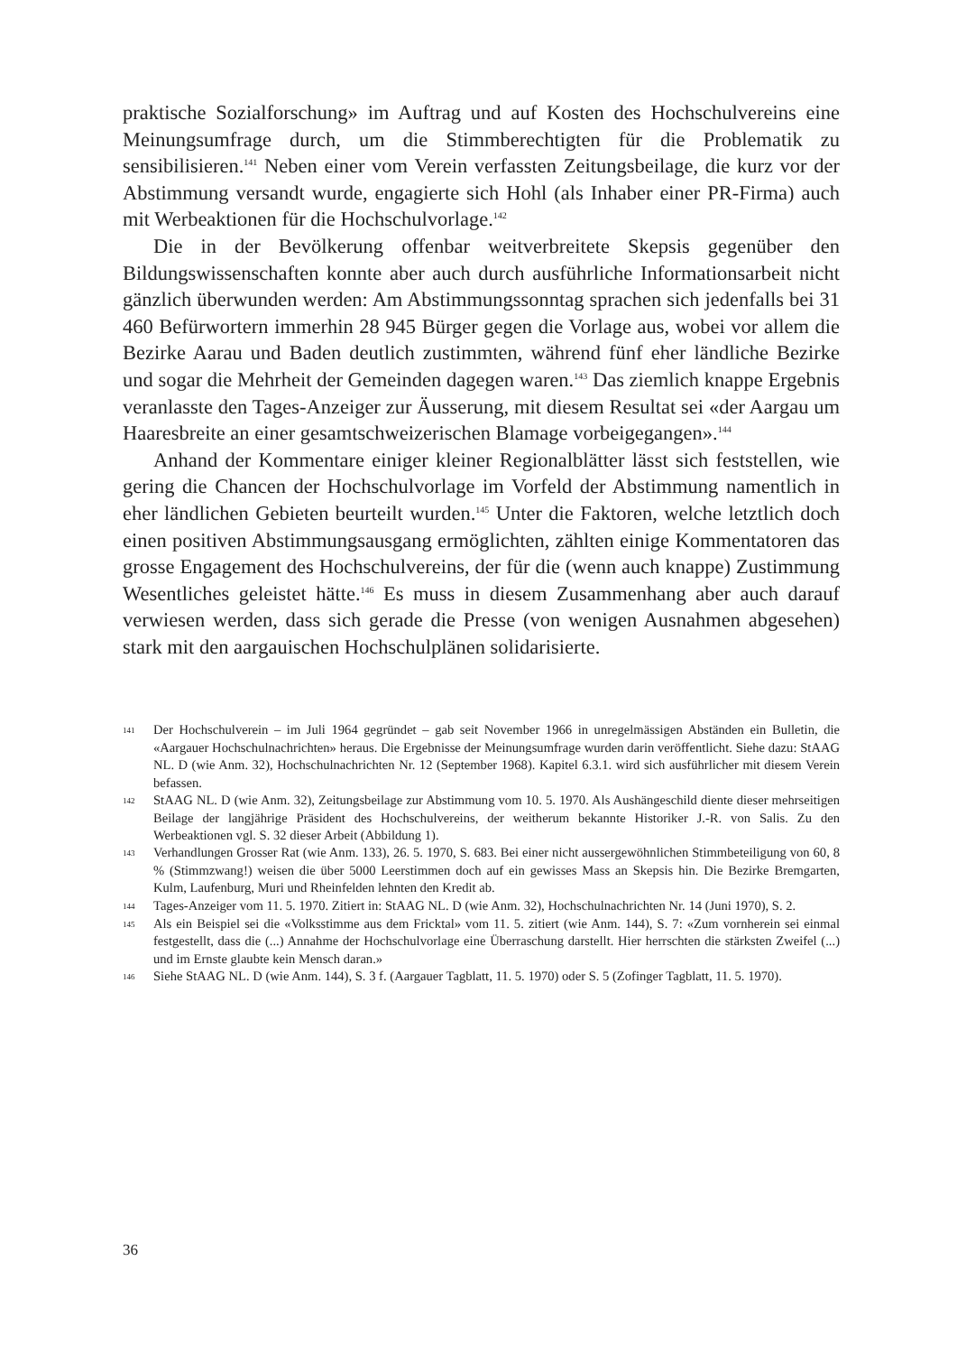praktische Sozialforschung» im Auftrag und auf Kosten des Hochschulvereins eine Meinungsumfrage durch, um die Stimmberechtigten für die Problematik zu sensibilisieren.<sup>141</sup> Neben einer vom Verein verfassten Zeitungsbeilage, die kurz vor der Abstimmung versandt wurde, engagierte sich Hohl (als Inhaber einer PR-Firma) auch mit Werbeaktionen für die Hochschulvorlage.<sup>142</sup>
Die in der Bevölkerung offenbar weitverbreitete Skepsis gegenüber den Bildungswissenschaften konnte aber auch durch ausführliche Informationsarbeit nicht gänzlich überwunden werden: Am Abstimmungssonntag sprachen sich jedenfalls bei 31 460 Befürwortern immerhin 28 945 Bürger gegen die Vorlage aus, wobei vor allem die Bezirke Aarau und Baden deutlich zustimmten, während fünf eher ländliche Bezirke und sogar die Mehrheit der Gemeinden dagegen waren.<sup>143</sup> Das ziemlich knappe Ergebnis veranlasste den Tages-Anzeiger zur Äusserung, mit diesem Resultat sei «der Aargau um Haaresbreite an einer gesamtschweizerischen Blamage vorbeigegangen».<sup>144</sup>
Anhand der Kommentare einiger kleiner Regionalblätter lässt sich feststellen, wie gering die Chancen der Hochschulvorlage im Vorfeld der Abstimmung namentlich in eher ländlichen Gebieten beurteilt wurden.<sup>145</sup> Unter die Faktoren, welche letztlich doch einen positiven Abstimmungsausgang ermöglichten, zählten einige Kommentatoren das grosse Engagement des Hochschulvereins, der für die (wenn auch knappe) Zustimmung Wesentliches geleistet hätte.<sup>146</sup> Es muss in diesem Zusammenhang aber auch darauf verwiesen werden, dass sich gerade die Presse (von wenigen Ausnahmen abgesehen) stark mit den aargauischen Hochschulplänen solidarisierte.
141 Der Hochschulverein – im Juli 1964 gegründet – gab seit November 1966 in unregelmässigen Abständen ein Bulletin, die «Aargauer Hochschulnachrichten» heraus. Die Ergebnisse der Meinungsumfrage wurden darin veröffentlicht. Siehe dazu: StAAG NL. D (wie Anm. 32), Hochschulnachrichten Nr. 12 (September 1968). Kapitel 6.3.1. wird sich ausführlicher mit diesem Verein befassen.
142 StAAG NL. D (wie Anm. 32), Zeitungsbeilage zur Abstimmung vom 10. 5. 1970. Als Aushängeschild diente dieser mehrseitigen Beilage der langjährige Präsident des Hochschulvereins, der weitherum bekannte Historiker J.-R. von Salis. Zu den Werbeaktionen vgl. S. 32 dieser Arbeit (Abbildung 1).
143 Verhandlungen Grosser Rat (wie Anm. 133), 26. 5. 1970, S. 683. Bei einer nicht aussergewöhnlichen Stimmbeteiligung von 60, 8 % (Stimmzwang!) weisen die über 5000 Leerstimmen doch auf ein gewisses Mass an Skepsis hin. Die Bezirke Bremgarten, Kulm, Laufenburg, Muri und Rheinfelden lehnten den Kredit ab.
144 Tages-Anzeiger vom 11. 5. 1970. Zitiert in: StAAG NL. D (wie Anm. 32), Hochschulnachrichten Nr. 14 (Juni 1970), S. 2.
145 Als ein Beispiel sei die «Volksstimme aus dem Fricktal» vom 11. 5. zitiert (wie Anm. 144), S. 7: «Zum vornherein sei einmal festgestellt, dass die (...) Annahme der Hochschulvorlage eine Überraschung darstellt. Hier herrschten die stärksten Zweifel (...) und im Ernste glaubte kein Mensch daran.»
146 Siehe StAAG NL. D (wie Anm. 144), S. 3 f. (Aargauer Tagblatt, 11. 5. 1970) oder S. 5 (Zofinger Tagblatt, 11. 5. 1970).
36